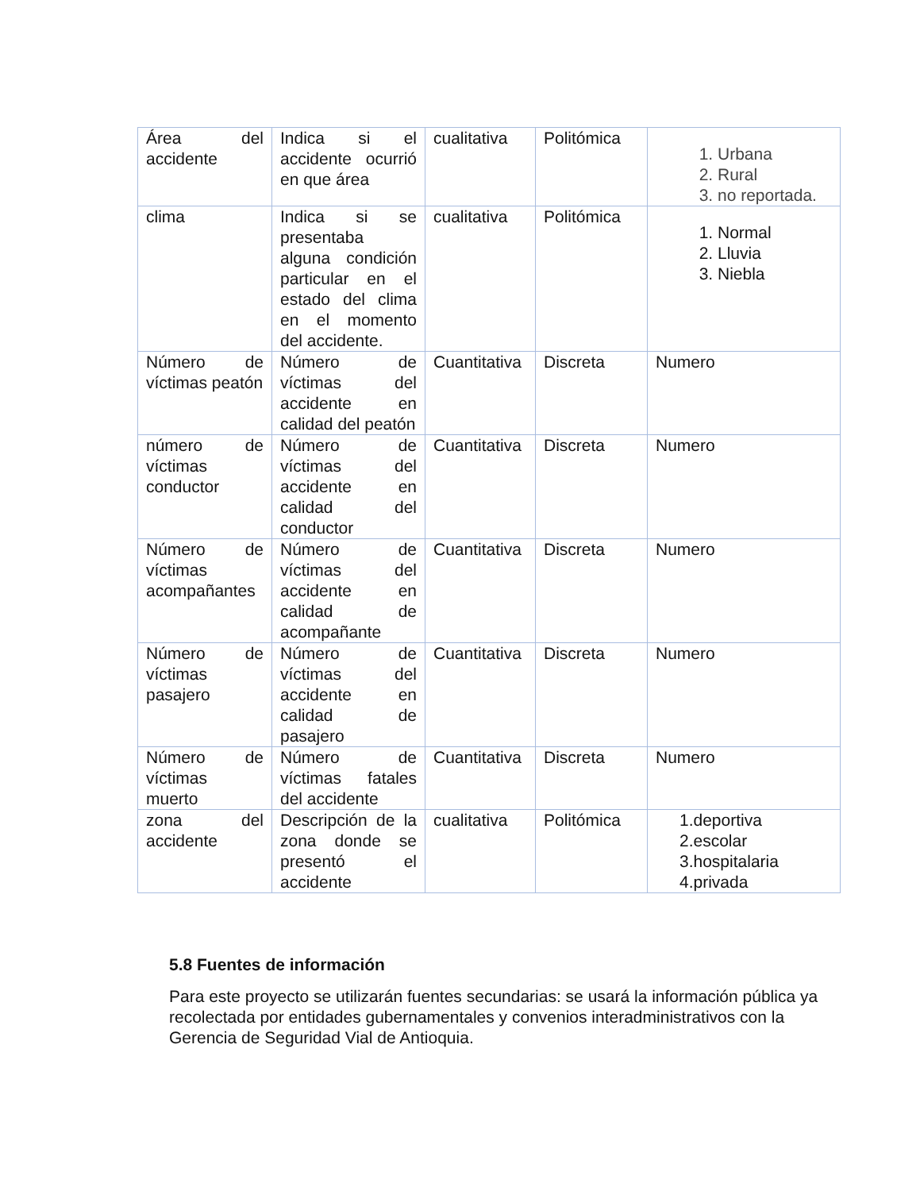| Área del accidente | Indica si el accidente ocurrió en que área | cualitativa | Politómica | 1. Urbana 2. Rural 3. no reportada. |
| clima | Indica si se presentaba alguna condición particular en el estado del clima en el momento del accidente. | cualitativa | Politómica | 1. Normal 2. Lluvia 3. Niebla |
| Número de víctimas peatón | Número de víctimas del accidente en calidad del peatón | Cuantitativa | Discreta | Numero |
| número de víctimas conductor | Número de víctimas del accidente en calidad del conductor | Cuantitativa | Discreta | Numero |
| Número de víctimas acompañantes | Número de víctimas del accidente en calidad de acompañante | Cuantitativa | Discreta | Numero |
| Número de víctimas pasajero | Número de víctimas del accidente en calidad de pasajero | Cuantitativa | Discreta | Numero |
| Número de víctimas muerto | Número de víctimas fatales del accidente | Cuantitativa | Discreta | Numero |
| zona del accidente | Descripción de la zona donde se presentó el accidente | cualitativa | Politómica | 1.deportiva 2.escolar 3.hospitalaria 4.privada |
5.8 Fuentes de información
Para este proyecto se utilizarán fuentes secundarias: se usará la información pública ya recolectada por entidades gubernamentales y convenios interadministrativos con la Gerencia de Seguridad Vial de Antioquia.